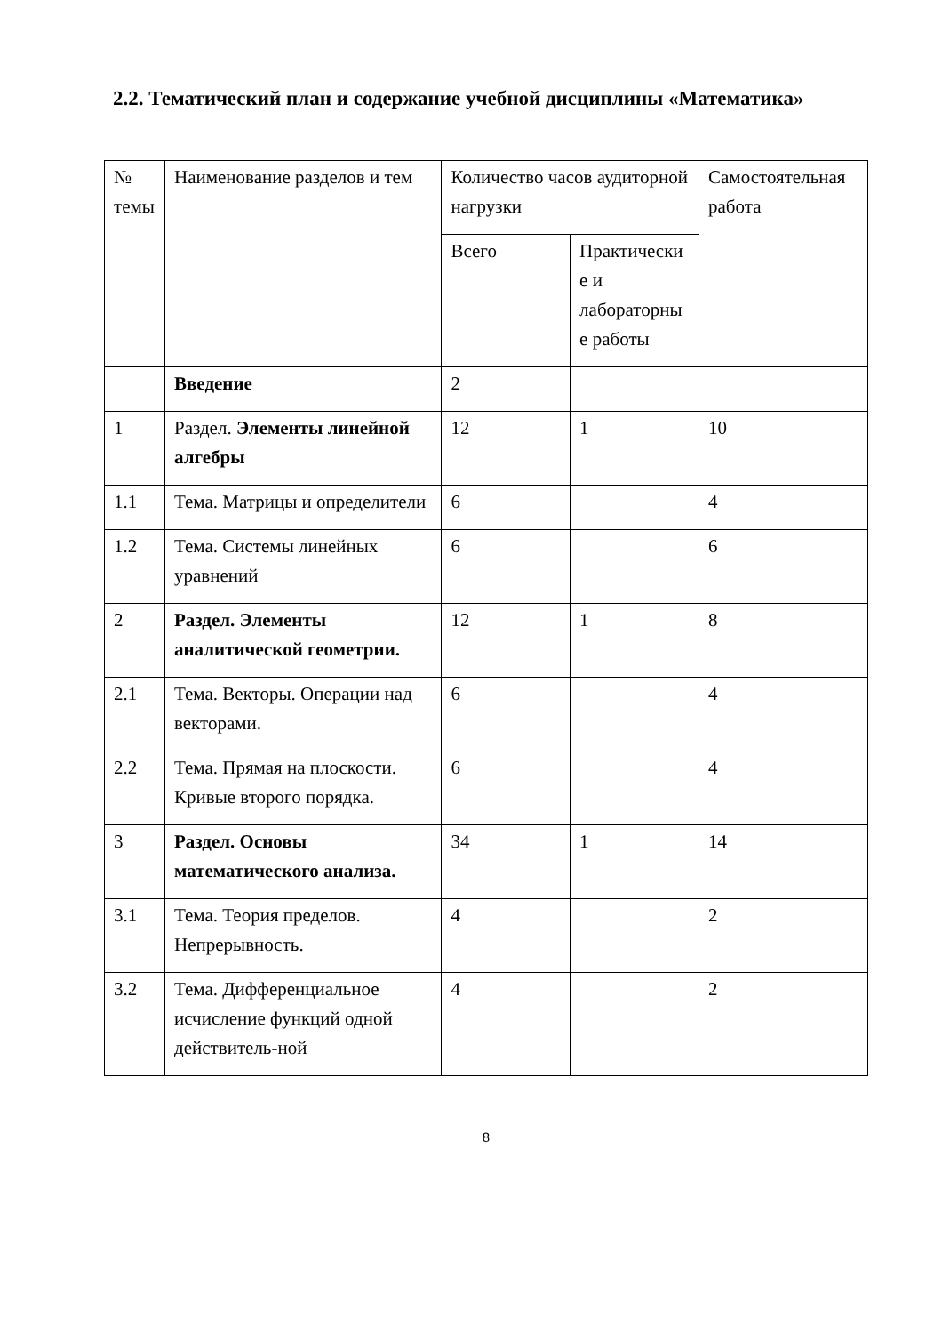2.2. Тематический план и содержание учебной дисциплины «Математика»
| № темы | Наименование разделов и тем | Количество часов аудиторной нагрузки | | Самостоятельная работа |
| | | Всего | Практически е и лабораторны е работы | |
| | Введение | 2 | | |
| 1 | Раздел. Элементы линейной алгебры | 12 | 1 | 10 |
| 1.1 | Тема. Матрицы и определители | 6 | | 4 |
| 1.2 | Тема. Системы линейных уравнений | 6 | | 6 |
| 2 | Раздел. Элементы аналитической геометрии. | 12 | 1 | 8 |
| 2.1 | Тема. Векторы. Операции над векторами. | 6 | | 4 |
| 2.2 | Тема. Прямая на плоскости. Кривые второго порядка. | 6 | | 4 |
| 3 | Раздел. Основы математического анализа. | 34 | 1 | 14 |
| 3.1 | Тема. Теория пределов. Непрерывность. | 4 | | 2 |
| 3.2 | Тема. Дифференциальное исчисление функций одной действитель-ной | 4 | | 2 |
8